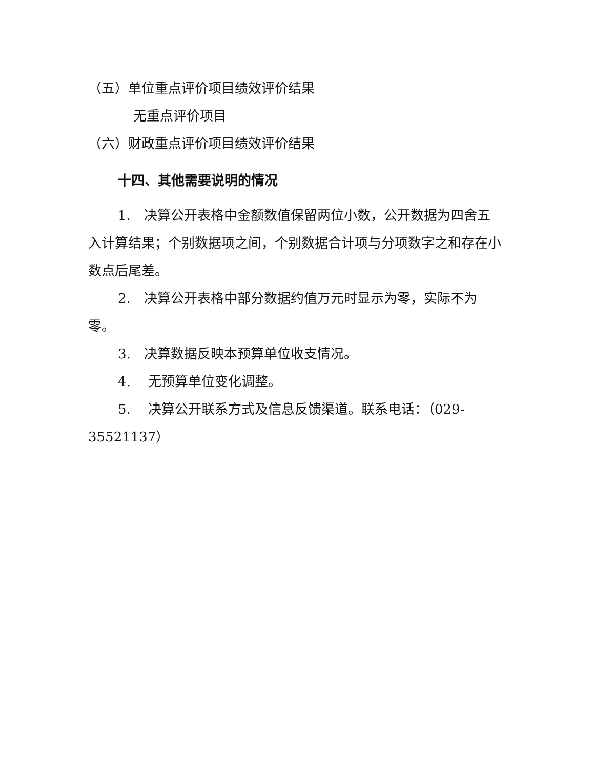（五）单位重点评价项目绩效评价结果
无重点评价项目
（六）财政重点评价项目绩效评价结果
十四、其他需要说明的情况
1.　决算公开表格中金额数值保留两位小数，公开数据为四舍五入计算结果；个别数据项之间，个别数据合计项与分项数字之和存在小数点后尾差。
2.　决算公开表格中部分数据约值万元时显示为零，实际不为零。
3.　决算数据反映本预算单位收支情况。
4.　 无预算单位变化调整。
5.　 决算公开联系方式及信息反馈渠道。联系电话：（029-35521137）